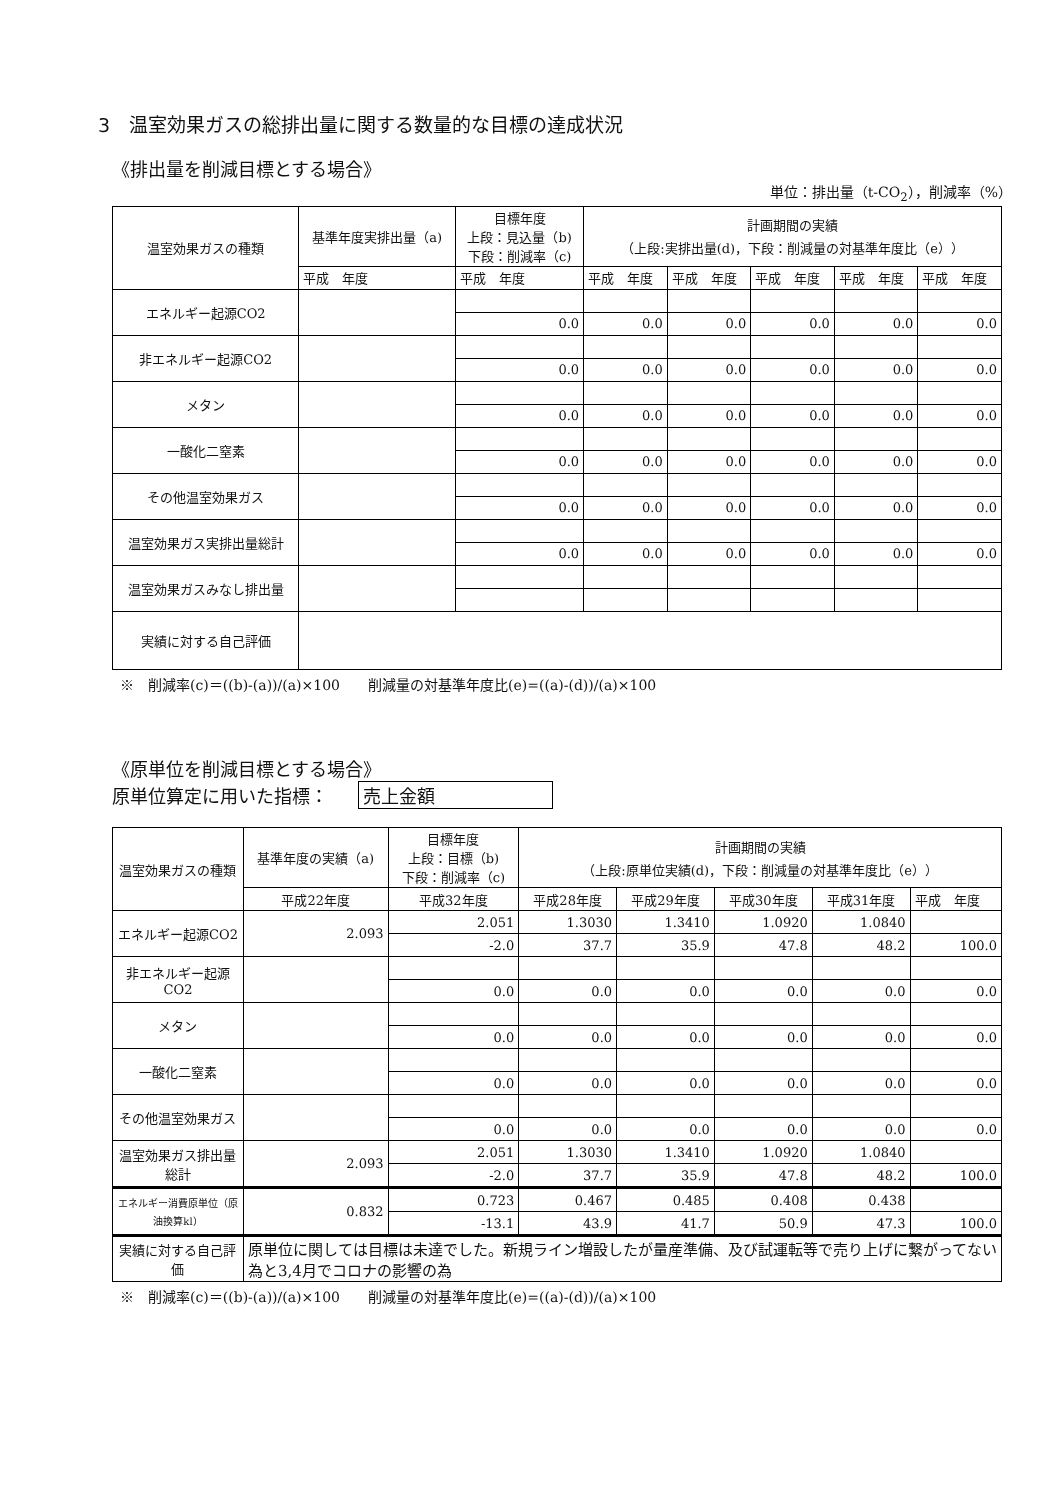3　温室効果ガスの総排出量に関する数量的な目標の達成状況
《排出量を削減目標とする場合》
単位：排出量（t-CO<sub>2</sub>），削減率（%）
| 温室効果ガスの種類 | 基準年度実排出量（a) | 目標年度 上段：見込量（b) 下段：削減率（c) | 計画期間の実績 （上段:実排出量(d)，下段：削減量の対基準年度比（e）） | | | | |
| --- | --- | --- | --- | --- | --- | --- | --- |
| | 平成 年度 | 平成 年度 | 平成 年度 | 平成 年度 | 平成 年度 | 平成 年度 | 平成 年度 |
| エネルギー起源CO2 | | | | | | | |
| | | 0.0 | 0.0 | 0.0 | 0.0 | 0.0 | 0.0 |
| 非エネルギー起源CO2 | | | | | | | |
| | | 0.0 | 0.0 | 0.0 | 0.0 | 0.0 | 0.0 |
| メタン | | | | | | | |
| | | 0.0 | 0.0 | 0.0 | 0.0 | 0.0 | 0.0 |
| 一酸化二窒素 | | | | | | | |
| | | 0.0 | 0.0 | 0.0 | 0.0 | 0.0 | 0.0 |
| その他温室効果ガス | | | | | | | |
| | | 0.0 | 0.0 | 0.0 | 0.0 | 0.0 | 0.0 |
| 温室効果ガス実排出量総計 | | | | | | | |
| | | 0.0 | 0.0 | 0.0 | 0.0 | 0.0 | 0.0 |
| 温室効果ガスみなし排出量 | | | | | | | |
| 実績に対する自己評価 | | | | | | | |
※　削減率(c)＝((b)-(a))/(a)×100　　削減量の対基準年度比(e)=((a)-(d))/(a)×100
《原単位を削減目標とする場合》
原単位算定に用いた指標： 売上金額
| 温室効果ガスの種類 | 基準年度の実績（a) | 目標年度 上段：目標（b) 下段：削減率（c) | 計画期間の実績 （上段:原単位実績(d)，下段：削減量の対基準年度比（e）） | | | | |
| --- | --- | --- | --- | --- | --- | --- | --- |
| | 平成22年度 | 平成32年度 | 平成28年度 | 平成29年度 | 平成30年度 | 平成31年度 | 平成 年度 |
| エネルギー起源CO2 | 2.093 | 2.051 | 1.3030 | 1.3410 | 1.0920 | 1.0840 | |
| | | -2.0 | 37.7 | 35.9 | 47.8 | 48.2 | 100.0 |
| 非エネルギー起源CO2 | | | | | | | |
| | | 0.0 | 0.0 | 0.0 | 0.0 | 0.0 | 0.0 |
| メタン | | | | | | | |
| | | 0.0 | 0.0 | 0.0 | 0.0 | 0.0 | 0.0 |
| 一酸化二窒素 | | | | | | | |
| | | 0.0 | 0.0 | 0.0 | 0.0 | 0.0 | 0.0 |
| その他温室効果ガス | | | | | | | |
| | | 0.0 | 0.0 | 0.0 | 0.0 | 0.0 | 0.0 |
| 温室効果ガス排出量総計 | 2.093 | 2.051 | 1.3030 | 1.3410 | 1.0920 | 1.0840 | |
| | | -2.0 | 37.7 | 35.9 | 47.8 | 48.2 | 100.0 |
| エネルギー消費原単位（原油換算kl） | 0.832 | 0.723 | 0.467 | 0.485 | 0.408 | 0.438 | |
| | | -13.1 | 43.9 | 41.7 | 50.9 | 47.3 | 100.0 |
| 実績に対する自己評価 | 原単位に関しては目標は未達でした。新規ライン増設したが量産準備、及び試運転等で売り上げに繋がってない為と3,4月でコロナの影響の為 | | | | | | |
※　削減率(c)＝((b)-(a))/(a)×100　　削減量の対基準年度比(e)=((a)-(d))/(a)×100